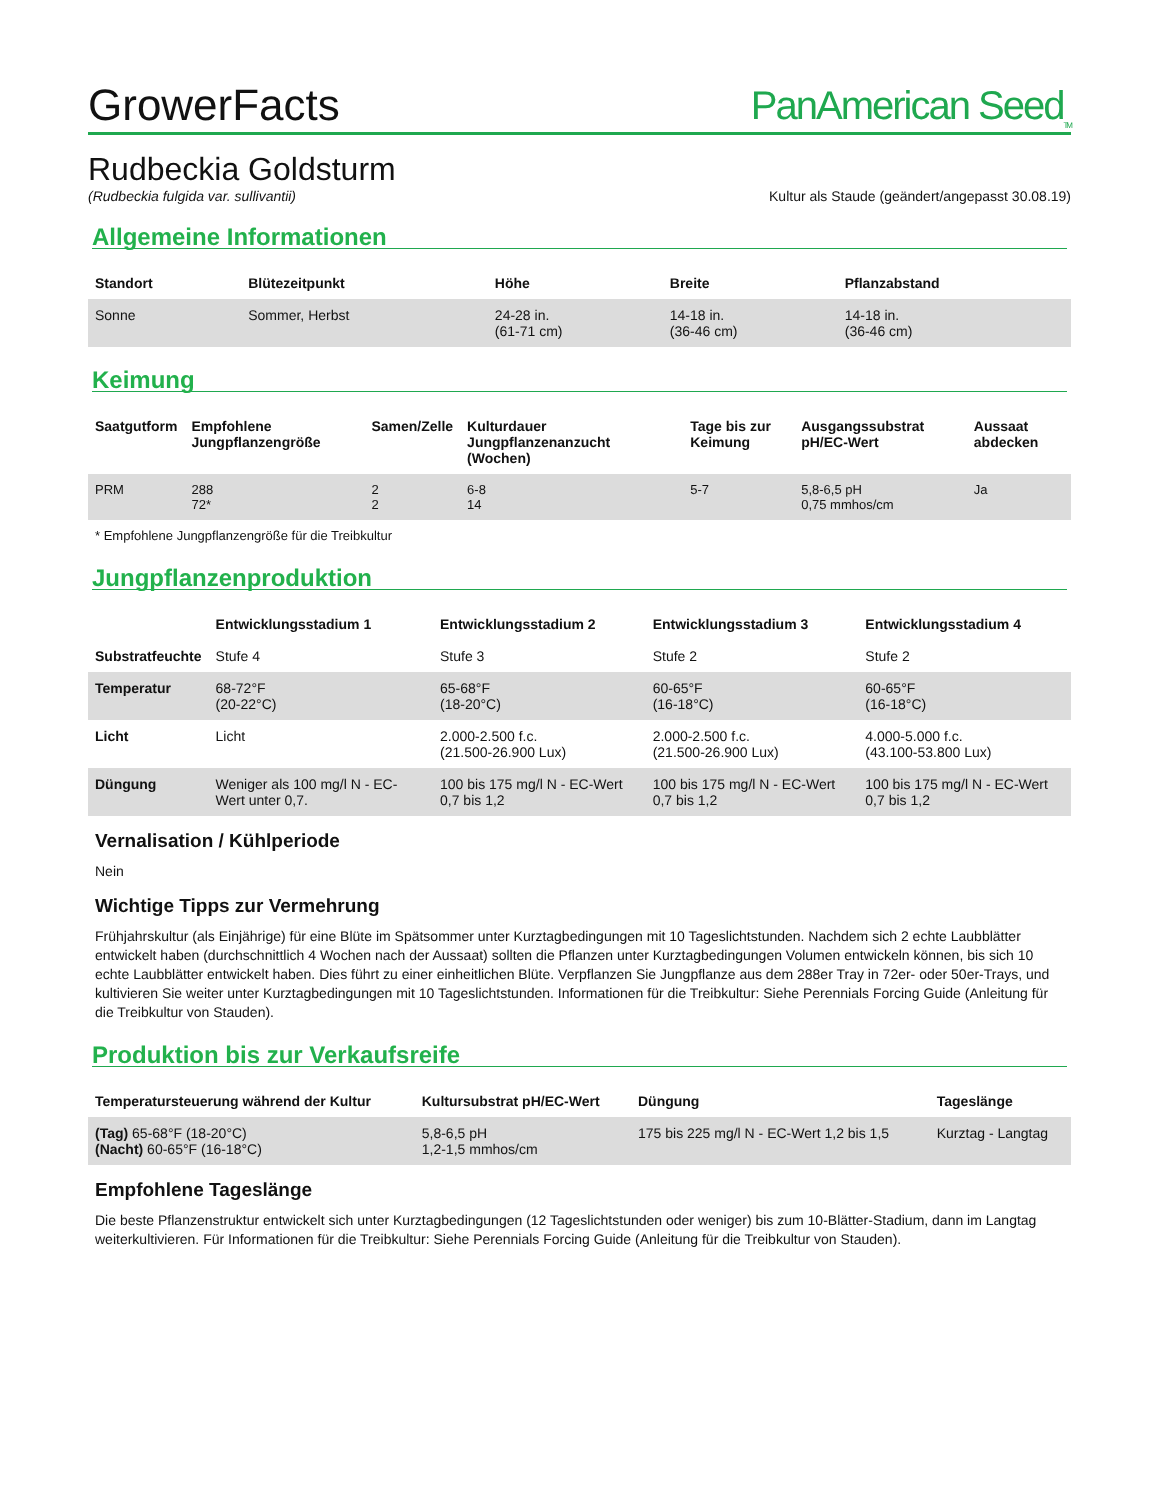GrowerFacts
PanAmerican Seed<sub>TM</sub>
Rudbeckia Goldsturm
(Rudbeckia fulgida var. sullivantii) Kultur als Staude (geändert/angepasst 30.08.19)
Allgemeine Informationen
| Standort | Blütezeitpunkt | Höhe | Breite | Pflanzabstand |
| --- | --- | --- | --- | --- |
| Sonne | Sommer, Herbst | 24-28 in. (61-71 cm) | 14-18 in. (36-46 cm) | 14-18 in. (36-46 cm) |
Keimung
| Saatgutform | Empfohlene Jungpflanzengröße | Samen/Zelle | Kulturdauer Jungpflanzenanzucht (Wochen) | Tage bis zur Keimung | Ausgangssubstrat pH/EC-Wert | Aussaat abdecken |
| --- | --- | --- | --- | --- | --- | --- |
| PRM | 288 72* | 2 2 | 6-8 14 | 5-7 | 5,8-6,5 pH 0,75 mmhos/cm | Ja |
* Empfohlene Jungpflanzengröße für die Treibkultur
Jungpflanzenproduktion
| | Entwicklungsstadium 1 | Entwicklungsstadium 2 | Entwicklungsstadium 3 | Entwicklungsstadium 4 |
| --- | --- | --- | --- | --- |
| Substratfeuchte | Stufe 4 | Stufe 3 | Stufe 2 | Stufe 2 |
| Temperatur | 68-72°F (20-22°C) | 65-68°F (18-20°C) | 60-65°F (16-18°C) | 60-65°F (16-18°C) |
| Licht | Licht | 2.000-2.500 f.c. (21.500-26.900 Lux) | 2.000-2.500 f.c. (21.500-26.900 Lux) | 4.000-5.000 f.c. (43.100-53.800 Lux) |
| Düngung | Weniger als 100 mg/l N - EC-Wert unter 0,7. | 100 bis 175 mg/l N - EC-Wert 0,7 bis 1,2 | 100 bis 175 mg/l N - EC-Wert 0,7 bis 1,2 | 100 bis 175 mg/l N - EC-Wert 0,7 bis 1,2 |
Vernalisation / Kühlperiode
Nein
Wichtige Tipps zur Vermehrung
Frühjahrskultur (als Einjährige) für eine Blüte im Spätsommer unter Kurztagbedingungen mit 10 Tageslichtstunden. Nachdem sich 2 echte Laubblätter entwickelt haben (durchschnittlich 4 Wochen nach der Aussaat) sollten die Pflanzen unter Kurztagbedingungen Volumen entwickeln können, bis sich 10 echte Laubblätter entwickelt haben. Dies führt zu einer einheitlichen Blüte. Verpflanzen Sie Jungpflanze aus dem 288er Tray in 72er- oder 50er-Trays, und kultivieren Sie weiter unter Kurztagbedingungen mit 10 Tageslichtstunden. Informationen für die Treibkultur: Siehe Perennials Forcing Guide (Anleitung für die Treibkultur von Stauden).
Produktion bis zur Verkaufsreife
| Temperatursteuerung während der Kultur | Kultursubstrat pH/EC-Wert | Düngung | Tageslänge |
| --- | --- | --- | --- |
| (Tag) 65-68°F (18-20°C) (Nacht) 60-65°F (16-18°C) | 5,8-6,5 pH 1,2-1,5 mmhos/cm | 175 bis 225 mg/l N - EC-Wert 1,2 bis 1,5 | Kurztag - Langtag |
Empfohlene Tageslänge
Die beste Pflanzenstruktur entwickelt sich unter Kurztagbedingungen (12 Tageslichtstunden oder weniger) bis zum 10-Blätter-Stadium, dann im Langtag weiterkultivieren. Für Informationen für die Treibkultur: Siehe Perennials Forcing Guide (Anleitung für die Treibkultur von Stauden).